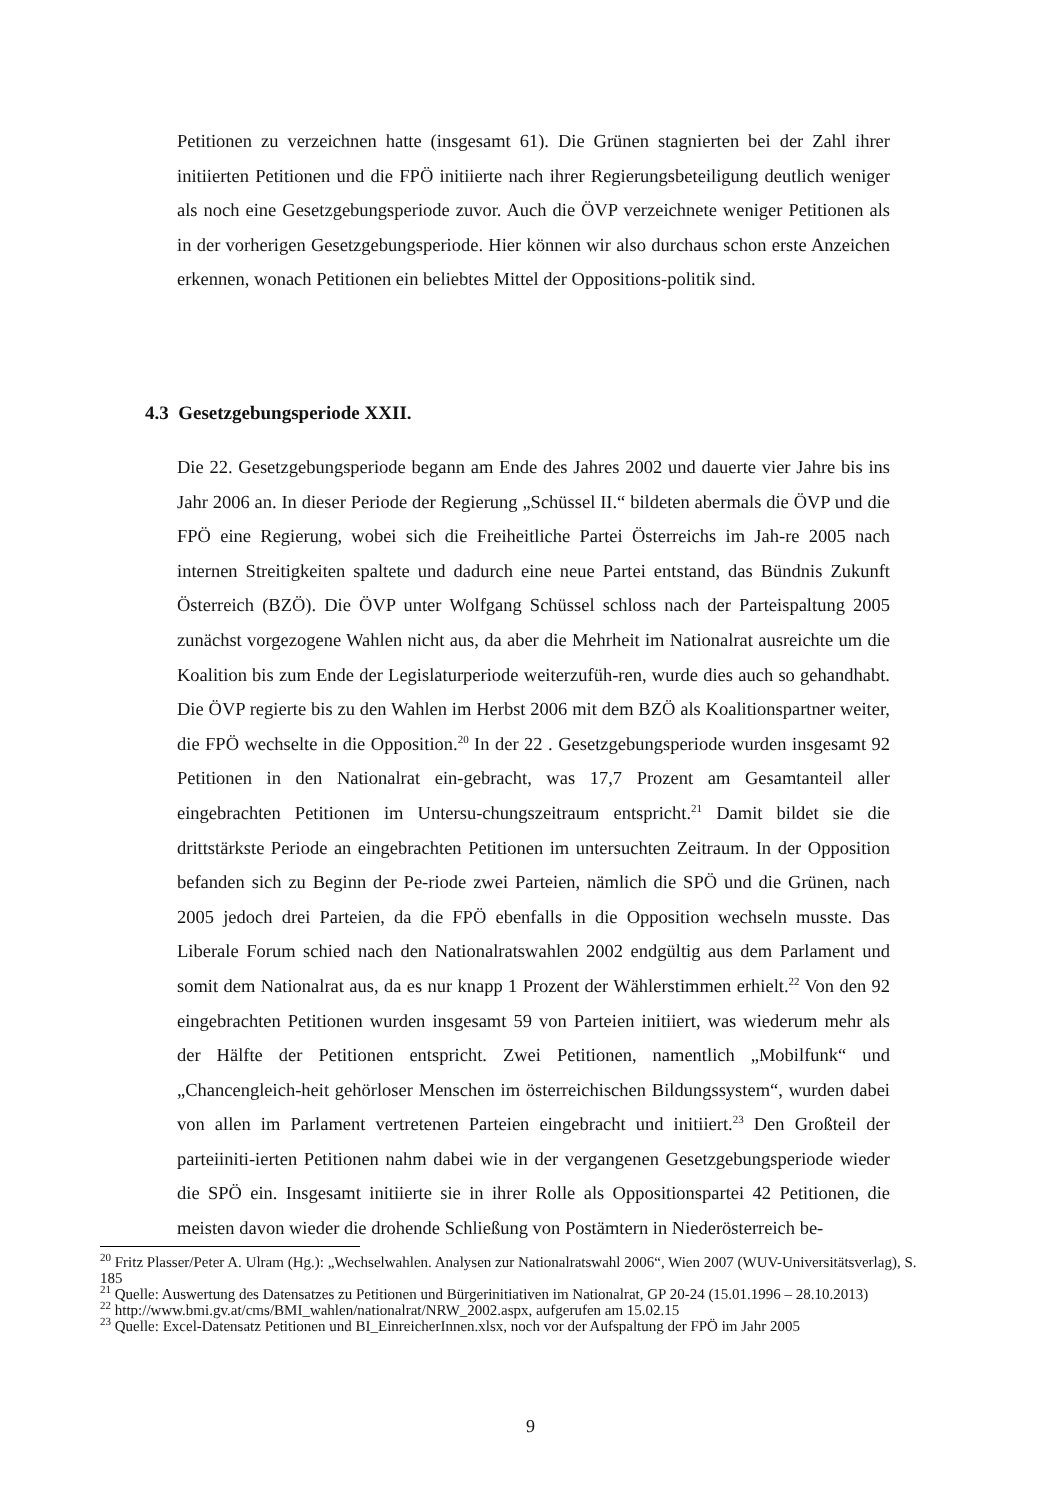Petitionen zu verzeichnen hatte (insgesamt 61). Die Grünen stagnierten bei der Zahl ihrer initiierten Petitionen und die FPÖ initiierte nach ihrer Regierungsbeteiligung deutlich weniger als noch eine Gesetzgebungsperiode zuvor. Auch die ÖVP verzeichnete weniger Petitionen als in der vorherigen Gesetzgebungsperiode. Hier können wir also durchaus schon erste Anzeichen erkennen, wonach Petitionen ein beliebtes Mittel der Oppositions-politik sind.
4.3 Gesetzgebungsperiode XXII.
Die 22. Gesetzgebungsperiode begann am Ende des Jahres 2002 und dauerte vier Jahre bis ins Jahr 2006 an. In dieser Periode der Regierung „Schüssel II.“ bildeten abermals die ÖVP und die FPÖ eine Regierung, wobei sich die Freiheitliche Partei Österreichs im Jah-re 2005 nach internen Streitigkeiten spaltete und dadurch eine neue Partei entstand, das Bündnis Zukunft Österreich (BZÖ). Die ÖVP unter Wolfgang Schüssel schloss nach der Parteispaltung 2005 zunächst vorgezogene Wahlen nicht aus, da aber die Mehrheit im Nationalrat ausreichte um die Koalition bis zum Ende der Legislaturperiode weiterzufüh-ren, wurde dies auch so gehandhabt. Die ÖVP regierte bis zu den Wahlen im Herbst 2006 mit dem BZÖ als Koalitionspartner weiter, die FPÖ wechselte in die Opposition.<sup>20</sup> In der 22 . Gesetzgebungsperiode wurden insgesamt 92 Petitionen in den Nationalrat ein-gebracht, was 17,7 Prozent am Gesamtanteil aller eingebrachten Petitionen im Untersu-chungszeitraum entspricht.<sup>21</sup> Damit bildet sie die drittstärkste Periode an eingebrachten Petitionen im untersuchten Zeitraum. In der Opposition befanden sich zu Beginn der Pe-riode zwei Parteien, nämlich die SPÖ und die Grünen, nach 2005 jedoch drei Parteien, da die FPÖ ebenfalls in die Opposition wechseln musste. Das Liberale Forum schied nach den Nationalratswahlen 2002 endgültig aus dem Parlament und somit dem Nationalrat aus, da es nur knapp 1 Prozent der Wählerstimmen erhielt.<sup>22</sup> Von den 92 eingebrachten Petitionen wurden insgesamt 59 von Parteien initiiert, was wiederum mehr als der Hälfte der Petitionen entspricht. Zwei Petitionen, namentlich „Mobilfunk“ und „Chancengleich-heit gehörloser Menschen im österreichischen Bildungssystem“, wurden dabei von allen im Parlament vertretenen Parteien eingebracht und initiiert.<sup>23</sup> Den Großteil der parteiiniti-ierten Petitionen nahm dabei wie in der vergangenen Gesetzgebungsperiode wieder die SPÖ ein. Insgesamt initiierte sie in ihrer Rolle als Oppositionspartei 42 Petitionen, die meisten davon wieder die drohende Schließung von Postämtern in Niederösterreich be-
<sup>20</sup> Fritz Plasser/Peter A. Ulram (Hg.): „Wechselwahlen. Analysen zur Nationalratswahl 2006“, Wien 2007 (WUV-Universitätsverlag), S. 185
<sup>21</sup> Quelle: Auswertung des Datensatzes zu Petitionen und Bürgerinitiativen im Nationalrat, GP 20-24 (15.01.1996 – 28.10.2013)
<sup>22</sup> http://www.bmi.gv.at/cms/BMI_wahlen/nationalrat/NRW_2002.aspx, aufgerufen am 15.02.15
<sup>23</sup> Quelle: Excel-Datensatz Petitionen und BI_EinreicherInnen.xlsx, noch vor der Aufspaltung der FPÖ im Jahr 2005
9